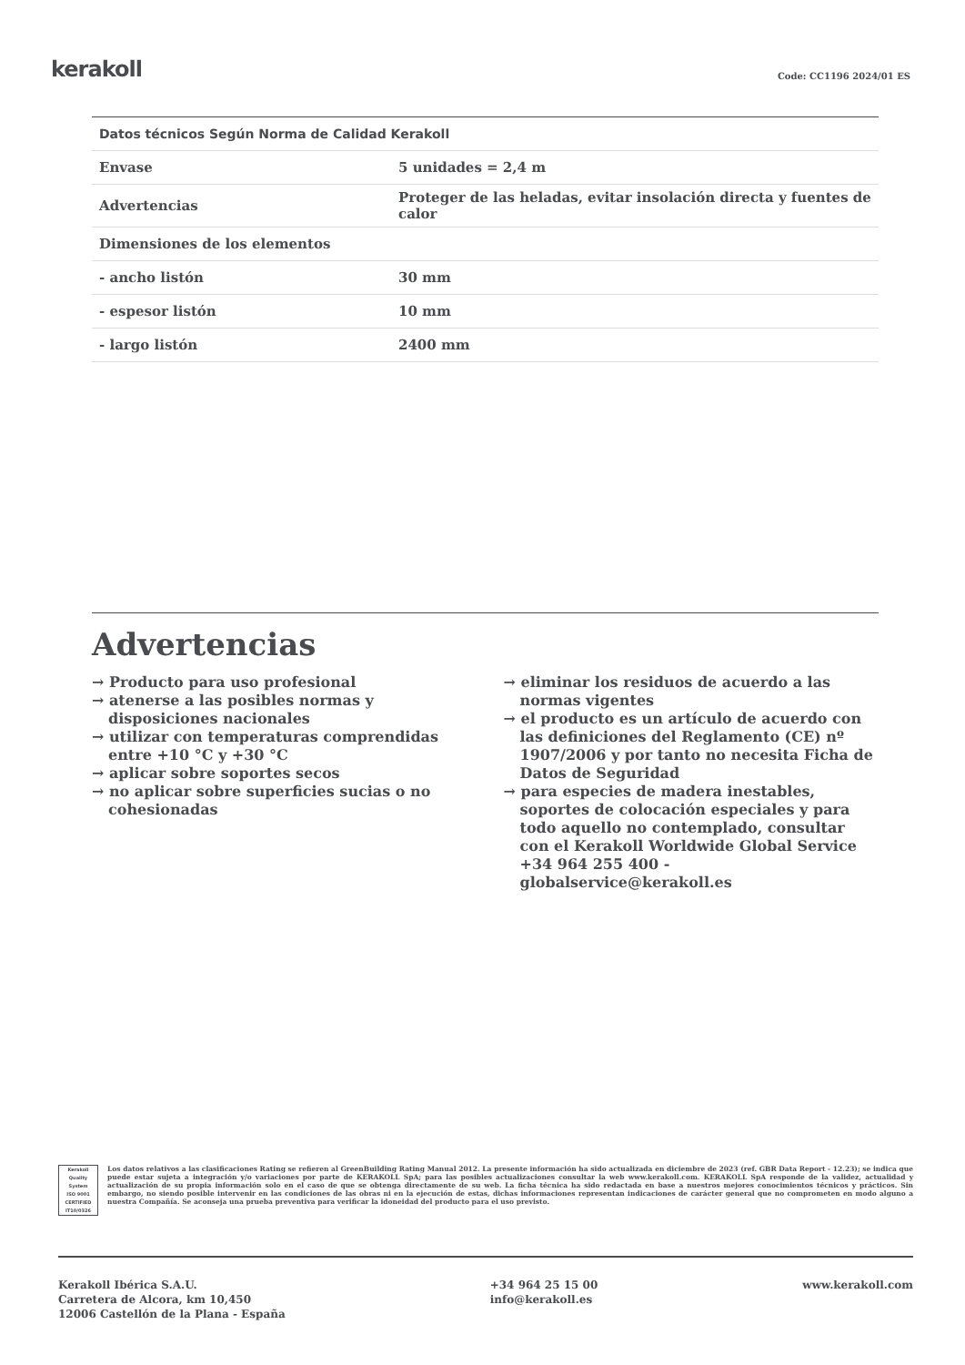kerakoll Code: CC1196 2024/01 ES
| Datos técnicos Según Norma de Calidad Kerakoll | |
| --- | --- |
| Envase | 5 unidades = 2,4 m |
| Advertencias | Proteger de las heladas, evitar insolación directa y fuentes de calor |
| Dimensiones de los elementos | |
| - ancho listón | 30 mm |
| - espesor listón | 10 mm |
| - largo listón | 2400 mm |
Advertencias
→ Producto para uso profesional
→ atenerse a las posibles normas y disposiciones nacionales
→ utilizar con temperaturas comprendidas entre +10 °C y +30 °C
→ aplicar sobre soportes secos
→ no aplicar sobre superficies sucias o no cohesionadas
→ eliminar los residuos de acuerdo a las normas vigentes
→ el producto es un artículo de acuerdo con las definiciones del Reglamento (CE) nº 1907/2006 y por tanto no necesita Ficha de Datos de Seguridad
→ para especies de madera inestables, soportes de colocación especiales y para todo aquello no contemplado, consultar con el Kerakoll Worldwide Global Service +34 964 255 400 - globalservice@kerakoll.es
Kerakoll Quality System
ISO 9001 CERTIFIED IT10/0326
Los datos relativos a las clasificaciones Rating se refieren al GreenBuilding Rating Manual 2012. La presente información ha sido actualizada en diciembre de 2023 (ref. GBR Data Report - 12.23); se indica que puede estar sujeta a integración y/o variaciones por parte de KERAKOLL SpA; para las posibles actualizaciones consultar la web www.kerakoll.com. KERAKOLL SpA responde de la validez, actualidad y actualización de su propia información solo en el caso de que se obtenga directamente de su web. La ficha técnica ha sido redactada en base a nuestros mejores conocimientos técnicos y prácticos. Sin embargo, no siendo posible intervenir en las condiciones de las obras ni en la ejecución de estas, dichas informaciones representan indicaciones de carácter general que no comprometen en modo alguno a nuestra Compañía. Se aconseja una prueba preventiva para verificar la idoneidad del producto para el uso previsto.
Kerakoll Ibérica S.A.U.
Carretera de Alcora, km 10,450
12006 Castellón de la Plana - España
+34 964 25 15 00
info@kerakoll.es
www.kerakoll.com